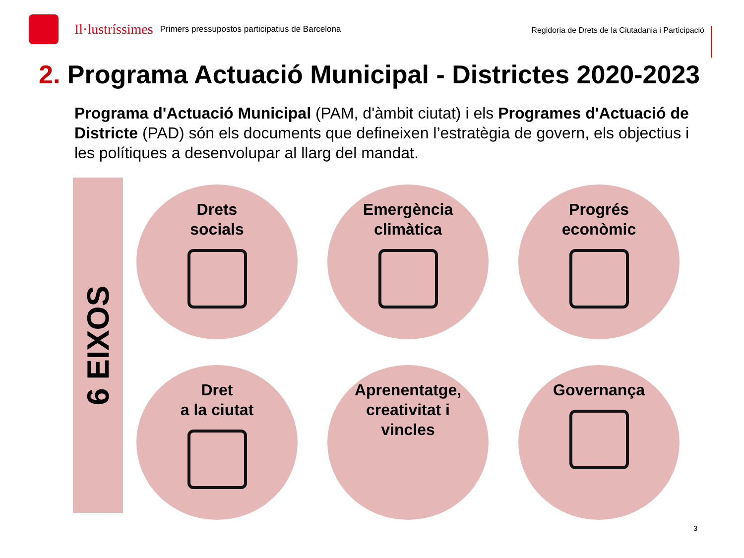Il·lustríssimes Primers pressupostos participatius de Barcelona
Regidoria de Drets de la Ciutadania i Participació
2. Programa Actuació Municipal - Districtes 2020-2023
Programa d'Actuació Municipal (PAM, d'àmbit ciutat) i els Programes d'Actuació de Districte (PAD) són els documents que defineixen l’estratègia de govern, els objectius i les polítiques a desenvolupar al llarg del mandat.
6 EIXOS
Drets
socials
Emergència
climàtica
Progrés
econòmic
Dret
a la ciutat
Aprenentatge,
creativitat i
vincles
Governança
3